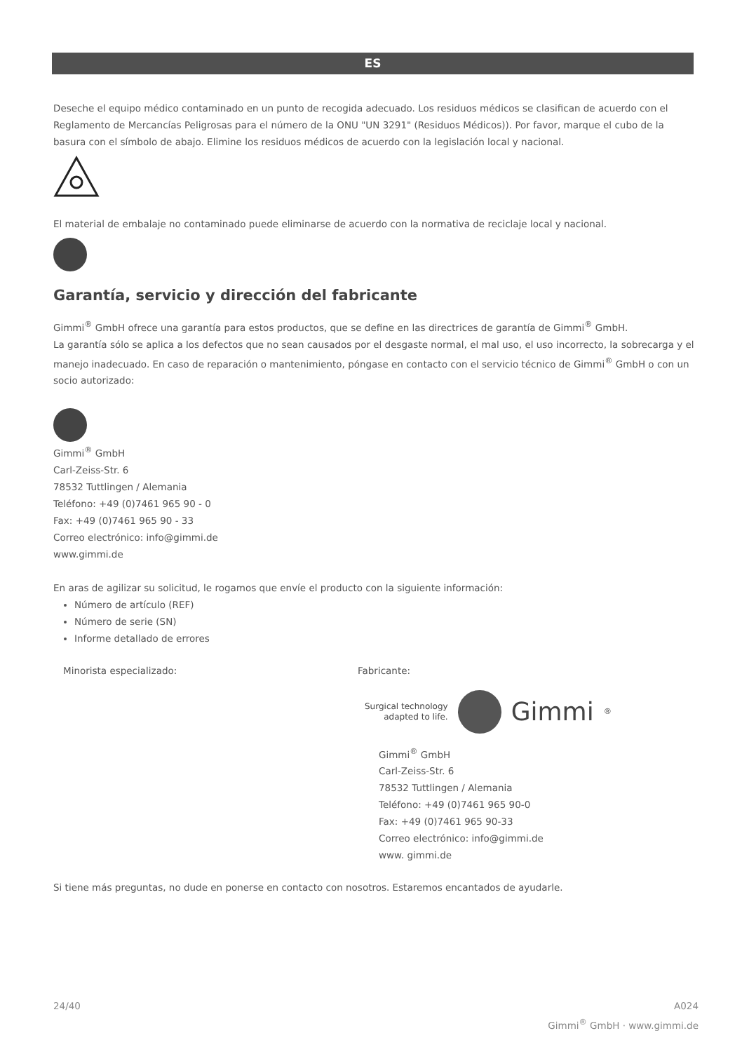ES
Deseche el equipo médico contaminado en un punto de recogida adecuado. Los residuos médicos se clasifican de acuerdo con el Reglamento de Mercancías Peligrosas para el número de la ONU "UN 3291" (Residuos Médicos)). Por favor, marque el cubo de la basura con el símbolo de abajo. Elimine los residuos médicos de acuerdo con la legislación local y nacional.
El material de embalaje no contaminado puede eliminarse de acuerdo con la normativa de reciclaje local y nacional.
Garantía, servicio y dirección del fabricante
Gimmi<sup>®</sup> GmbH ofrece una garantía para estos productos, que se define en las directrices de garantía de Gimmi<sup>®</sup> GmbH.
La garantía sólo se aplica a los defectos que no sean causados por el desgaste normal, el mal uso, el uso incorrecto, la sobrecarga y el manejo inadecuado. En caso de reparación o mantenimiento, póngase en contacto con el servicio técnico de Gimmi<sup>®</sup> GmbH o con un socio autorizado:
Gimmi<sup>®</sup> GmbH
Carl-Zeiss-Str. 6
78532 Tuttlingen / Alemania
Teléfono: +49 (0)7461 965 90 - 0
Fax: +49 (0)7461 965 90 - 33
Correo electrónico: info@gimmi.de
www.gimmi.de
En aras de agilizar su solicitud, le rogamos que envíe el producto con la siguiente información:
Número de artículo (REF)
Número de serie (SN)
Informe detallado de errores
Minorista especializado: Fabricante:
Surgical technology
adapted to life. Gimmi<sup>®</sup>
Gimmi<sup>®</sup> GmbH
Carl-Zeiss-Str. 6
78532 Tuttlingen / Alemania
Teléfono: +49 (0)7461 965 90-0
Fax: +49 (0)7461 965 90-33
Correo electrónico: info@gimmi.de
www. gimmi.de
Si tiene más preguntas, no dude en ponerse en contacto con nosotros. Estaremos encantados de ayudarle.
24/40 A024
Gimmi<sup>®</sup> GmbH · www.gimmi.de